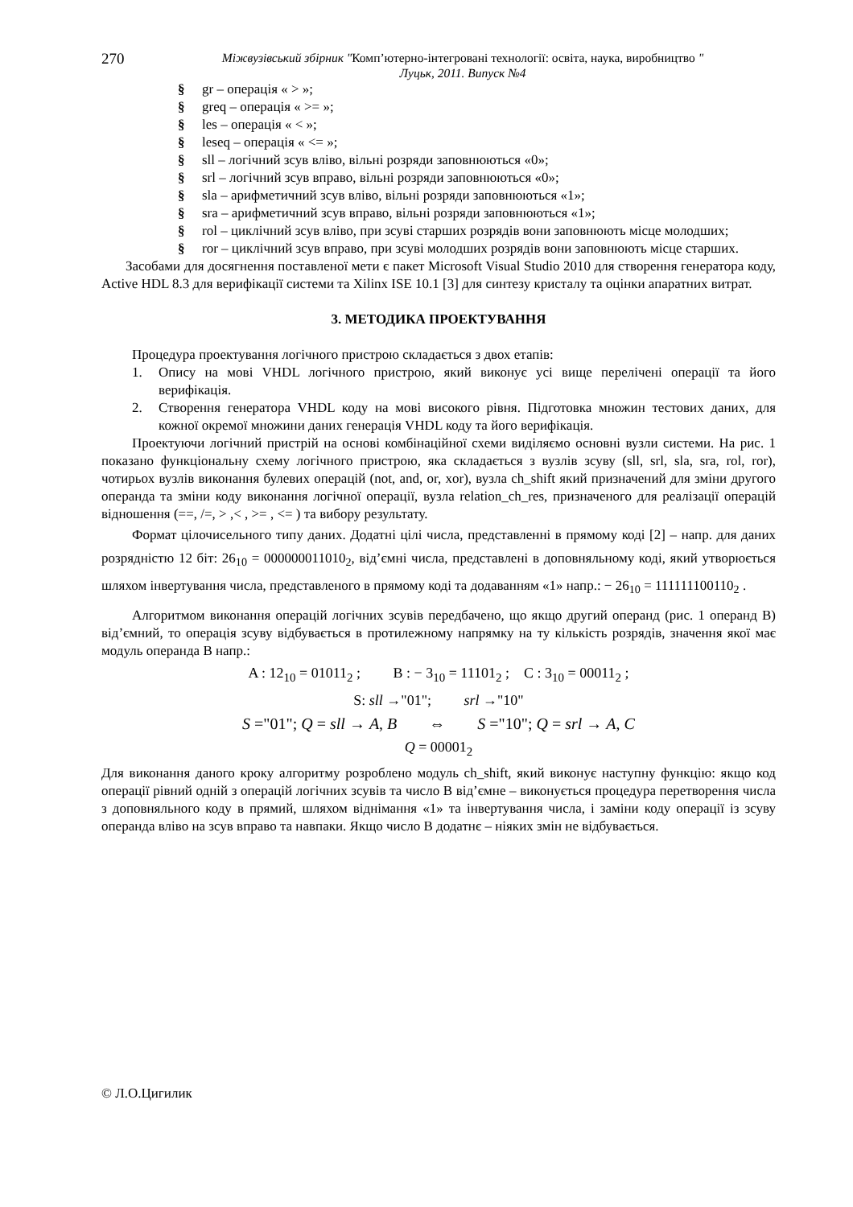270
Міжвузівський збірник "Комп’ютерно-інтегровані технології: освіта, наука, виробництво "
Луцьк, 2011. Випуск №4
§ gr – операція « > »;
§ greq – операція « >= »;
§ les – операція « < »;
§ leseq – операція « <= »;
§ sll – логічний зсув вліво, вільні розряди заповнюються «0»;
§ srl – логічний зсув вправо, вільні розряди заповнюються «0»;
§ sla – арифметичний зсув вліво, вільні розряди заповнюються «1»;
§ sra – арифметичний зсув вправо, вільні розряди заповнюються «1»;
§ rol – циклічний зсув вліво, при зсуві старших розрядів вони заповнюють місце молодших;
§ ror – циклічний зсув вправо, при зсуві молодших розрядів вони заповнюють місце старших.
Засобами для досягнення поставленої мети є пакет Microsoft Visual Studio 2010 для створення генератора коду, Active HDL 8.3 для верифікації системи та Xilinx ISE 10.1 [3] для синтезу кристалу та оцінки апаратних витрат.
3. МЕТОДИКА ПРОЕКТУВАННЯ
Процедура проектування логічного пристрою складається з двох етапів:
1. Опису на мові VHDL логічного пристрою, який виконує усі вище перелічені операції та його верифікація.
2. Створення генератора VHDL коду на мові високого рівня. Підготовка множин тестових даних, для кожної окремої множини даних генерація VHDL коду та його верифікація.
Проектуючи логічний пристрій на основі комбінаційної схеми виділяємо основні вузли системи. На рис. 1 показано функціональну схему логічного пристрою, яка складається з вузлів зсуву (sll, srl, sla, sra, rol, ror), чотирьох вузлів виконання булевих операцій (not, and, or, xor), вузла ch_shift який призначений для зміни другого операнда та зміни коду виконання логічної операції, вузла relation_ch_res, призначеного для реалізації операцій відношення (==, /=, > ,< , >= , <= ) та вибору результату.
Формат цілочисельного типу даних. Додатні цілі числа, представленні в прямому коді [2] – напр. для даних розрядністю 12 біт: 26<sub>10</sub> = 000000011010<sub>2</sub>, від’ємні числа, представлені в доповняльному коді, який утворюється шляхом інвертування числа, представленого в прямому коді та додаванням «1» напр.: − 26<sub>10</sub> = 111111100110<sub>2</sub> .
Алгоритмом виконання операцій логічних зсувів передбачено, що якщо другий операнд (рис. 1 операнд B) від’ємний, то операція зсуву відбувається в протилежному напрямку на ту кількість розрядів, значення якої має модуль операнда B напр.:
A : 12<sub>10</sub> = 01011<sub>2</sub> ; B : − 3<sub>10</sub> = 11101<sub>2</sub> ; C : 3<sub>10</sub> = 00011<sub>2</sub> ;
S: sll →"01"; srl →"10"
S ="01"; Q = sll → A, B ⇔ S ="10"; Q = srl → A, C
Q = 00001<sub>2</sub>
Для виконання даного кроку алгоритму розроблено модуль ch_shift, який виконує наступну функцію: якщо код операції рівний одній з операцій логічних зсувів та число B від’ємне – виконується процедура перетворення числа з доповняльного коду в прямий, шляхом віднімання «1» та інвертування числа, і заміни коду операції із зсуву операнда вліво на зсув вправо та навпаки. Якщо число B додатнє – ніяких змін не відбувається.
© Л.О.Цигилик